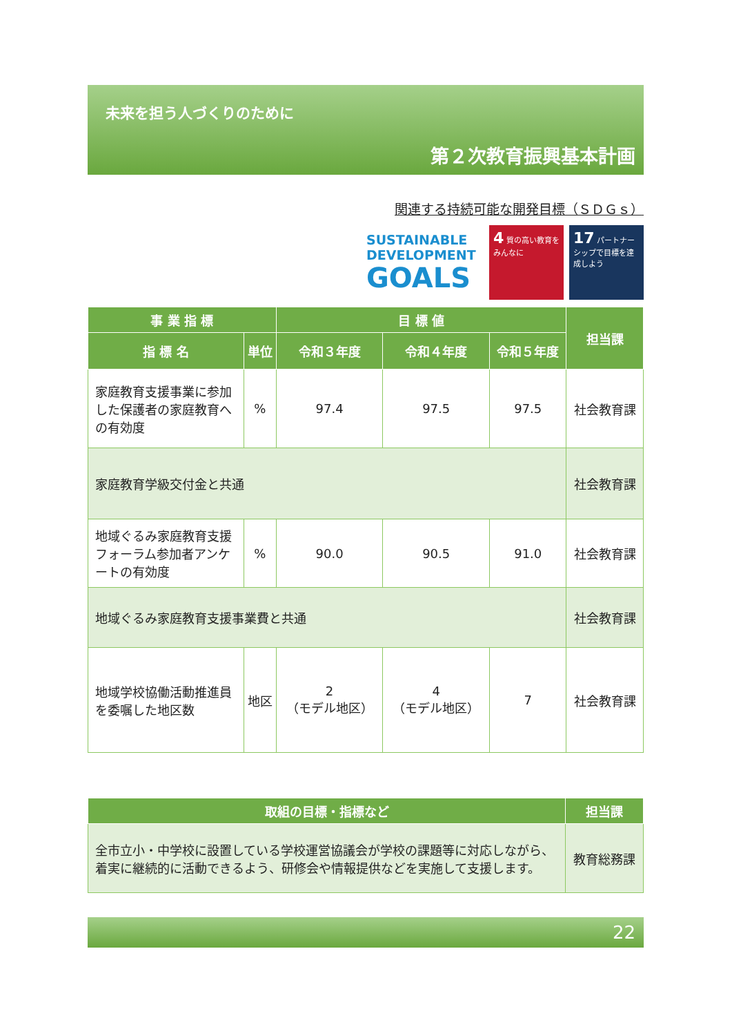未来を担う人づくりのために
第２次教育振興基本計画
関連する持続可能な開発目標（ＳＤＧｓ）
SUSTAINABLE
DEVELOPMENT
GOALS
4 質の高い教育をみんなに
17 パートナーシップで目標を達成しよう
| 事 業 指 標 | | 目 標 値 | | | 担当課 |
| --- | --- | --- | --- | --- | --- |
| 指 標 名 | 単位 | 令和３年度 | 令和４年度 | 令和５年度 | |
| 家庭教育支援事業に参加した保護者の家庭教育への有効度 | % | 97.4 | 97.5 | 97.5 | 社会教育課 |
| 家庭教育学級交付金と共通 | | | | | 社会教育課 |
| 地域ぐるみ家庭教育支援フォーラム参加者アンケートの有効度 | % | 90.0 | 90.5 | 91.0 | 社会教育課 |
| 地域ぐるみ家庭教育支援事業費と共通 | | | | | 社会教育課 |
| 地域学校協働活動推進員を委嘱した地区数 | 地区 | 2 （モデル地区） | 4 （モデル地区） | 7 | 社会教育課 |
| 取組の目標・指標など | 担当課 |
| --- | --- |
| 全市立小・中学校に設置している学校運営協議会が学校の課題等に対応しながら、着実に継続的に活動できるよう、研修会や情報提供などを実施して支援します。 | 教育総務課 |
22